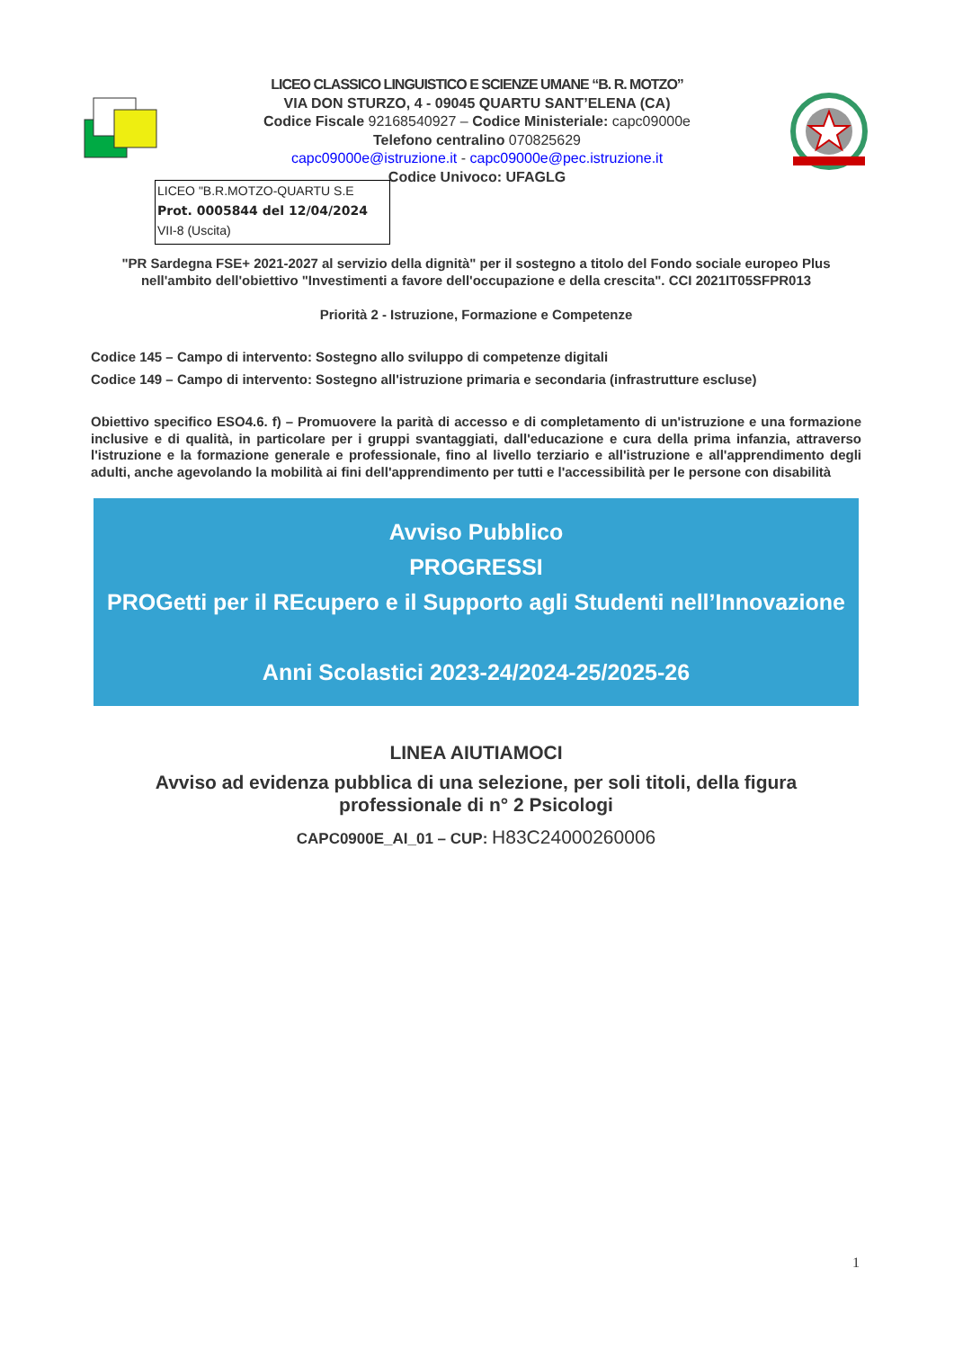LICEO CLASSICO LINGUISTICO E SCIENZE UMANE “B. R. MOTZO”
VIA DON STURZO, 4 - 09045 QUARTU SANT’ELENA (CA)
Codice Fiscale 92168540927 – Codice Ministeriale: capc09000e
Telefono centralino 070825629
capc09000e@istruzione.it - capc09000e@pec.istruzione.it
Codice Univoco: UFAGLG
LICEO "B.R.MOTZO-QUARTU S.E
Prot. 0005844 del 12/04/2024
VII-8 (Uscita)
"PR Sardegna FSE+ 2021-2027 al servizio della dignità" per il sostegno a titolo del Fondo sociale europeo Plus nell'ambito dell'obiettivo "Investimenti a favore dell'occupazione e della crescita". CCI 2021IT05SFPR013
Priorità 2 - Istruzione, Formazione e Competenze
Codice 145 – Campo di intervento: Sostegno allo sviluppo di competenze digitali
Codice 149 – Campo di intervento: Sostegno all'istruzione primaria e secondaria (infrastrutture escluse)
Obiettivo specifico ESO4.6. f) – Promuovere la parità di accesso e di completamento di un'istruzione e una formazione inclusive e di qualità, in particolare per i gruppi svantaggiati, dall'educazione e cura della prima infanzia, attraverso l'istruzione e la formazione generale e professionale, fino al livello terziario e all'istruzione e all'apprendimento degli adulti, anche agevolando la mobilità ai fini dell'apprendimento per tutti e l'accessibilità per le persone con disabilità
Avviso Pubblico
PROGRESSI
PROGetti per il REcupero e il Supporto agli Studenti nell’Innovazione
Anni Scolastici 2023-24/2024-25/2025-26
LINEA AIUTIAMOCI
Avviso ad evidenza pubblica di una selezione, per soli titoli, della figura professionale di n° 2 Psicologi
CAPC0900E_AI_01 – CUP: H83C24000260006
1